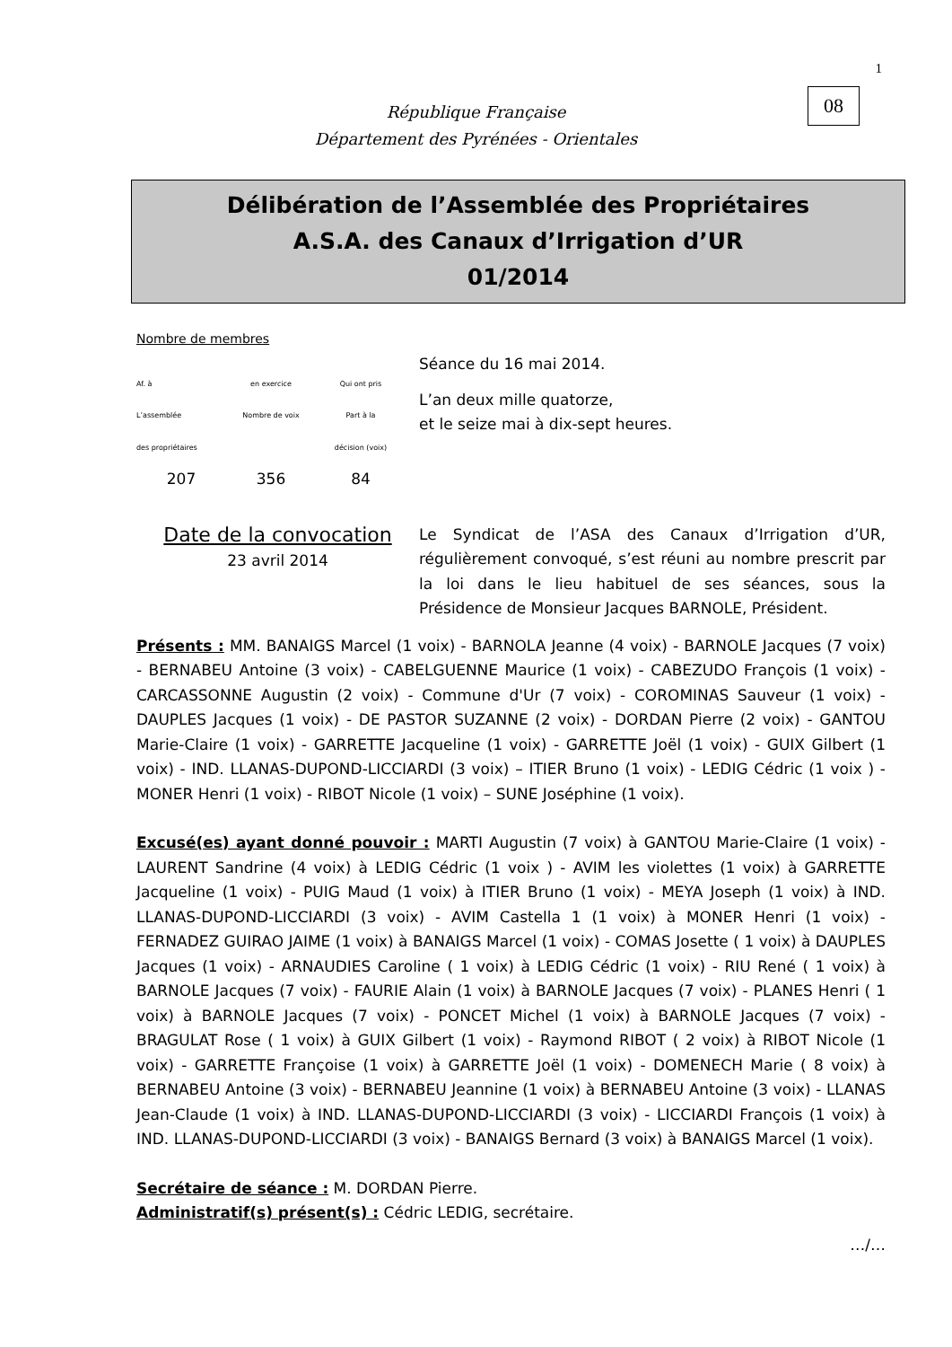1
08
République Française
Département des Pyrénées - Orientales
Délibération de l’Assemblée des Propriétaires
A.S.A. des Canaux d’Irrigation d’UR
01/2014
Nombre de membres
| Af. à | en exercice | Qui ont pris |
| L’assemblée | Nombre de voix | Part à la |
| des propriétaires | | décision (voix) |
| 207 | 356 | 84 |
Séance du 16 mai 2014.
L’an deux mille quatorze,
et le seize mai à dix-sept heures.
Date de la convocation
23 avril 2014
Le Syndicat de l’ASA des Canaux d’Irrigation d’UR, régulièrement convoqué, s’est réuni au nombre prescrit par la loi dans le lieu habituel de ses séances, sous la Présidence de Monsieur Jacques BARNOLE, Président.
Présents : MM. BANAIGS Marcel (1 voix) - BARNOLA Jeanne (4 voix) - BARNOLE Jacques (7 voix) - BERNABEU Antoine (3 voix) - CABELGUENNE Maurice (1 voix) - CABEZUDO François (1 voix) - CARCASSONNE Augustin (2 voix) - Commune d'Ur (7 voix) - COROMINAS Sauveur (1 voix) - DAUPLES Jacques (1 voix) - DE PASTOR SUZANNE (2 voix) - DORDAN Pierre (2 voix) - GANTOU Marie-Claire (1 voix) - GARRETTE Jacqueline (1 voix) - GARRETTE Joël (1 voix) - GUIX Gilbert (1 voix) - IND. LLANAS-DUPOND-LICCIARDI (3 voix) – ITIER Bruno (1 voix) - LEDIG Cédric (1 voix ) - MONER Henri (1 voix) - RIBOT Nicole (1 voix) – SUNE Joséphine (1 voix).
Excusé(es) ayant donné pouvoir : MARTI Augustin (7 voix) à GANTOU Marie-Claire (1 voix) - LAURENT Sandrine (4 voix) à LEDIG Cédric (1 voix ) - AVIM les violettes (1 voix) à GARRETTE Jacqueline (1 voix) - PUIG Maud (1 voix) à ITIER Bruno (1 voix) - MEYA Joseph (1 voix) à IND. LLANAS-DUPOND-LICCIARDI (3 voix) - AVIM Castella 1 (1 voix) à MONER Henri (1 voix) - FERNADEZ GUIRAO JAIME (1 voix) à BANAIGS Marcel (1 voix) - COMAS Josette ( 1 voix) à DAUPLES Jacques (1 voix) - ARNAUDIES Caroline ( 1 voix) à LEDIG Cédric (1 voix) - RIU René ( 1 voix) à BARNOLE Jacques (7 voix) - FAURIE Alain (1 voix) à BARNOLE Jacques (7 voix) - PLANES Henri ( 1 voix) à BARNOLE Jacques (7 voix) - PONCET Michel (1 voix) à BARNOLE Jacques (7 voix) - BRAGULAT Rose ( 1 voix) à GUIX Gilbert (1 voix) - Raymond RIBOT ( 2 voix) à RIBOT Nicole (1 voix) - GARRETTE Françoise (1 voix) à GARRETTE Joël (1 voix) - DOMENECH Marie ( 8 voix) à BERNABEU Antoine (3 voix) - BERNABEU Jeannine (1 voix) à BERNABEU Antoine (3 voix) - LLANAS Jean-Claude (1 voix) à IND. LLANAS-DUPOND-LICCIARDI (3 voix) - LICCIARDI François (1 voix) à IND. LLANAS-DUPOND-LICCIARDI (3 voix) - BANAIGS Bernard (3 voix) à BANAIGS Marcel (1 voix).
Secrétaire de séance : M. DORDAN Pierre.
Administratif(s) présent(s) : Cédric LEDIG, secrétaire.
…/…